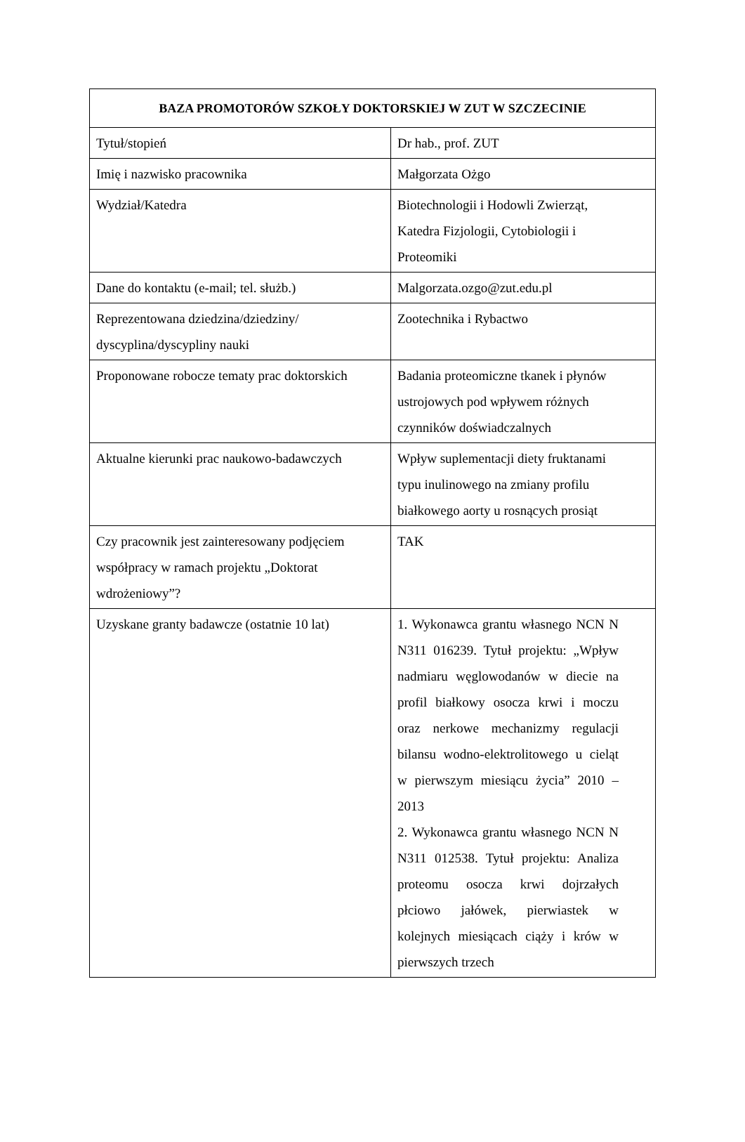| BAZA PROMOTORÓW SZKOŁY DOKTORSKIEJ W ZUT W SZCZECINIE | |
| --- | --- |
| Tytuł/stopień | Dr hab., prof. ZUT |
| Imię i nazwisko pracownika | Małgorzata Ożgo |
| Wydział/Katedra | Biotechnologii i Hodowli Zwierząt, Katedra Fizjologii, Cytobiologii i Proteomiki |
| Dane do kontaktu (e-mail; tel. służb.) | Malgorzata.ozgo@zut.edu.pl |
| Reprezentowana dziedzina/dziedziny/ dyscyplina/dyscypliny nauki | Zootechnika i Rybactwo |
| Proponowane robocze tematy prac doktorskich | Badania proteomiczne tkanek i płynów ustrojowych pod wpływem różnych czynników doświadczalnych |
| Aktualne kierunki prac naukowo-badawczych | Wpływ suplementacji diety fruktanami typu inulinowego na zmiany profilu białkowego aorty u rosnących prosiąt |
| Czy pracownik jest zainteresowany podjęciem współpracy w ramach projektu „Doktorat wdrożeniowy”? | TAK |
| Uzyskane granty badawcze (ostatnie 10 lat) | 1. Wykonawca grantu własnego NCN N N311 016239. Tytuł projektu: „Wpływ nadmiaru węglowodanów w diecie na profil białkowy osocza krwi i moczu oraz nerkowe mechanizmy regulacji bilansu wodno-elektrolitowego u cieląt w pierwszym miesiącu życia” 2010 – 2013 2. Wykonawca grantu własnego NCN N N311 012538. Tytuł projektu: Analiza proteomu osocza krwi dojrzałych płciowo jałówek, pierwiastek w kolejnych miesiącach ciąży i krów w pierwszych trzech |